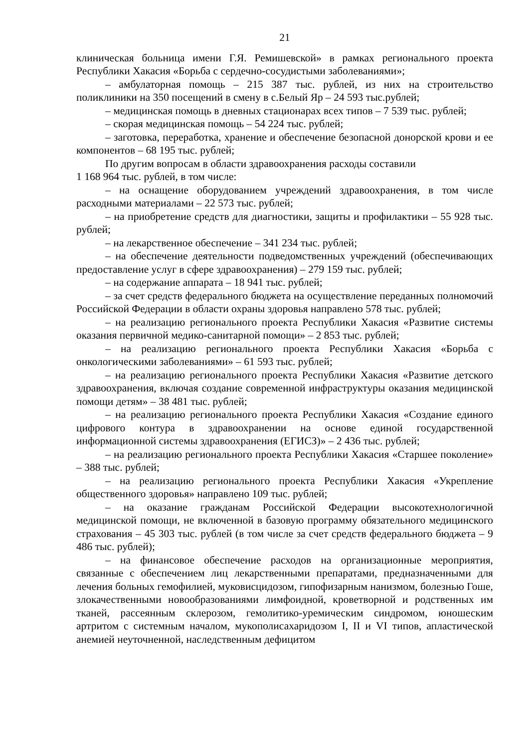21
клиническая больница имени Г.Я. Ремишевской» в рамках регионального проекта Республики Хакасия «Борьба с сердечно-сосудистыми заболеваниями»;
– амбулаторная помощь – 215 387 тыс. рублей, из них на строительство поликлиники на 350 посещений в смену в с.Белый Яр – 24 593 тыс.рублей;
– медицинская помощь в дневных стационарах всех типов – 7 539 тыс. рублей;
– скорая медицинская помощь – 54 224 тыс. рублей;
– заготовка, переработка, хранение и обеспечение безопасной донорской крови и ее компонентов – 68 195 тыс. рублей;
По другим вопросам в области здравоохранения расходы составили
1 168 964 тыс. рублей, в том числе:
– на оснащение оборудованием учреждений здравоохранения, в том числе расходными материалами – 22 573 тыс. рублей;
– на приобретение средств для диагностики, защиты и профилактики – 55 928 тыс. рублей;
– на лекарственное обеспечение – 341 234 тыс. рублей;
– на обеспечение деятельности подведомственных учреждений (обеспечивающих предоставление услуг в сфере здравоохранения) – 279 159 тыс. рублей;
– на содержание аппарата – 18 941 тыс. рублей;
– за счет средств федерального бюджета на осуществление переданных полномочий Российской Федерации в области охраны здоровья направлено 578 тыс. рублей;
– на реализацию регионального проекта Республики Хакасия «Развитие системы оказания первичной медико-санитарной помощи» – 2 853 тыс. рублей;
– на реализацию регионального проекта Республики Хакасия «Борьба с онкологическими заболеваниями» – 61 593 тыс. рублей;
– на реализацию регионального проекта Республики Хакасия «Развитие детского здравоохранения, включая создание современной инфраструктуры оказания медицинской помощи детям» – 38 481 тыс. рублей;
– на реализацию регионального проекта Республики Хакасия «Создание единого цифрового контура в здравоохранении на основе единой государственной информационной системы здравоохранения (ЕГИСЗ)» – 2 436 тыс. рублей;
– на реализацию регионального проекта Республики Хакасия «Старшее поколение» – 388 тыс. рублей;
– на реализацию регионального проекта Республики Хакасия «Укрепление общественного здоровья» направлено 109 тыс. рублей;
– на оказание гражданам Российской Федерации высокотехнологичной медицинской помощи, не включенной в базовую программу обязательного медицинского страхования – 45 303 тыс. рублей (в том числе за счет средств федерального бюджета – 9 486 тыс. рублей);
– на финансовое обеспечение расходов на организационные мероприятия, связанные с обеспечением лиц лекарственными препаратами, предназначенными для лечения больных гемофилией, муковисцидозом, гипофизарным нанизмом, болезнью Гоше, злокачественными новообразованиями лимфоидной, кроветворной и родственных им тканей, рассеянным склерозом, гемолитико-уремическим синдромом, юношеским артритом с системным началом, мукополисахаридозом I, II и VI типов, апластической анемией неуточненной, наследственным дефицитом